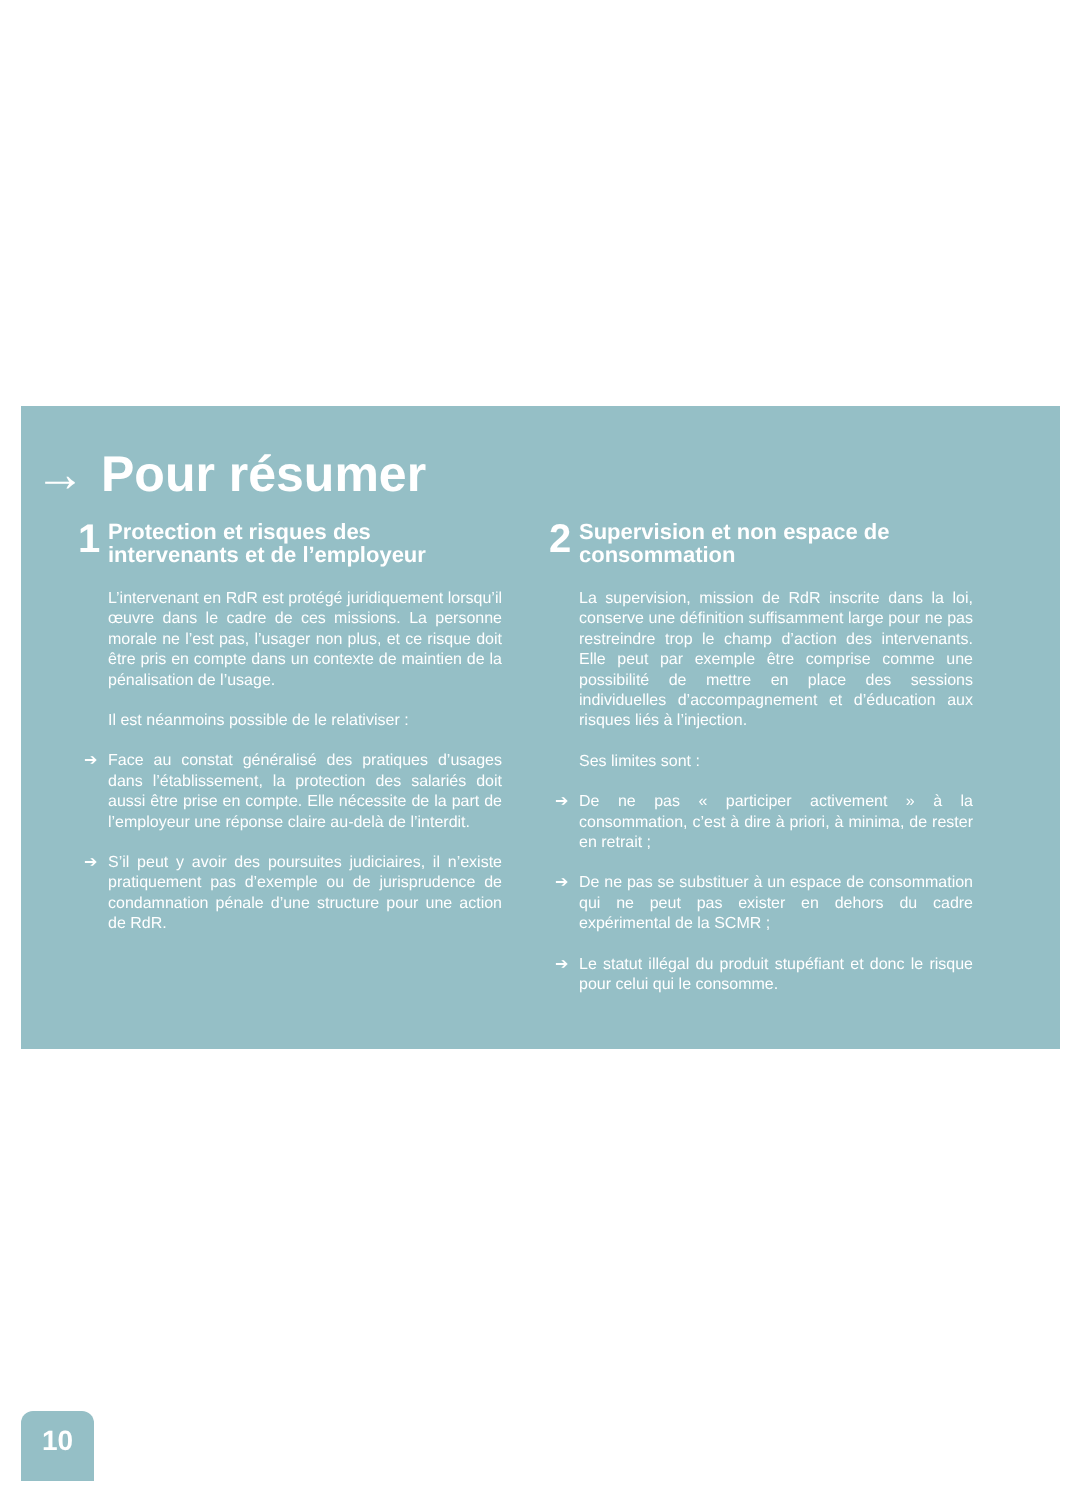→ Pour résumer
1
Protection et risques des intervenants et de l’employeur
L’intervenant en RdR est protégé juridiquement lorsqu’il œuvre dans le cadre de ces missions. La personne morale ne l’est pas, l’usager non plus, et ce risque doit être pris en compte dans un contexte de maintien de la pénalisation de l’usage.
Il est néanmoins possible de le relativiser :
➔ Face au constat généralisé des pratiques d’usages dans l’établissement, la protection des salariés doit aussi être prise en compte. Elle nécessite de la part de l’employeur une réponse claire au-delà de l’interdit.
➔ S’il peut y avoir des poursuites judiciaires, il n’existe pratiquement pas d’exemple ou de jurisprudence de condamnation pénale d’une structure pour une action de RdR.
2
Supervision et non espace de consommation
La supervision, mission de RdR inscrite dans la loi, conserve une définition suffisamment large pour ne pas restreindre trop le champ d’action des intervenants. Elle peut par exemple être comprise comme une possibilité de mettre en place des sessions individuelles d’accompagnement et d’éducation aux risques liés à l’injection.
Ses limites sont :
➔ De ne pas « participer activement » à la consommation, c’est à dire à priori, à minima, de rester en retrait ;
➔ De ne pas se substituer à un espace de consommation qui ne peut pas exister en dehors du cadre expérimental de la SCMR ;
➔ Le statut illégal du produit stupéfiant et donc le risque pour celui qui le consomme.
10